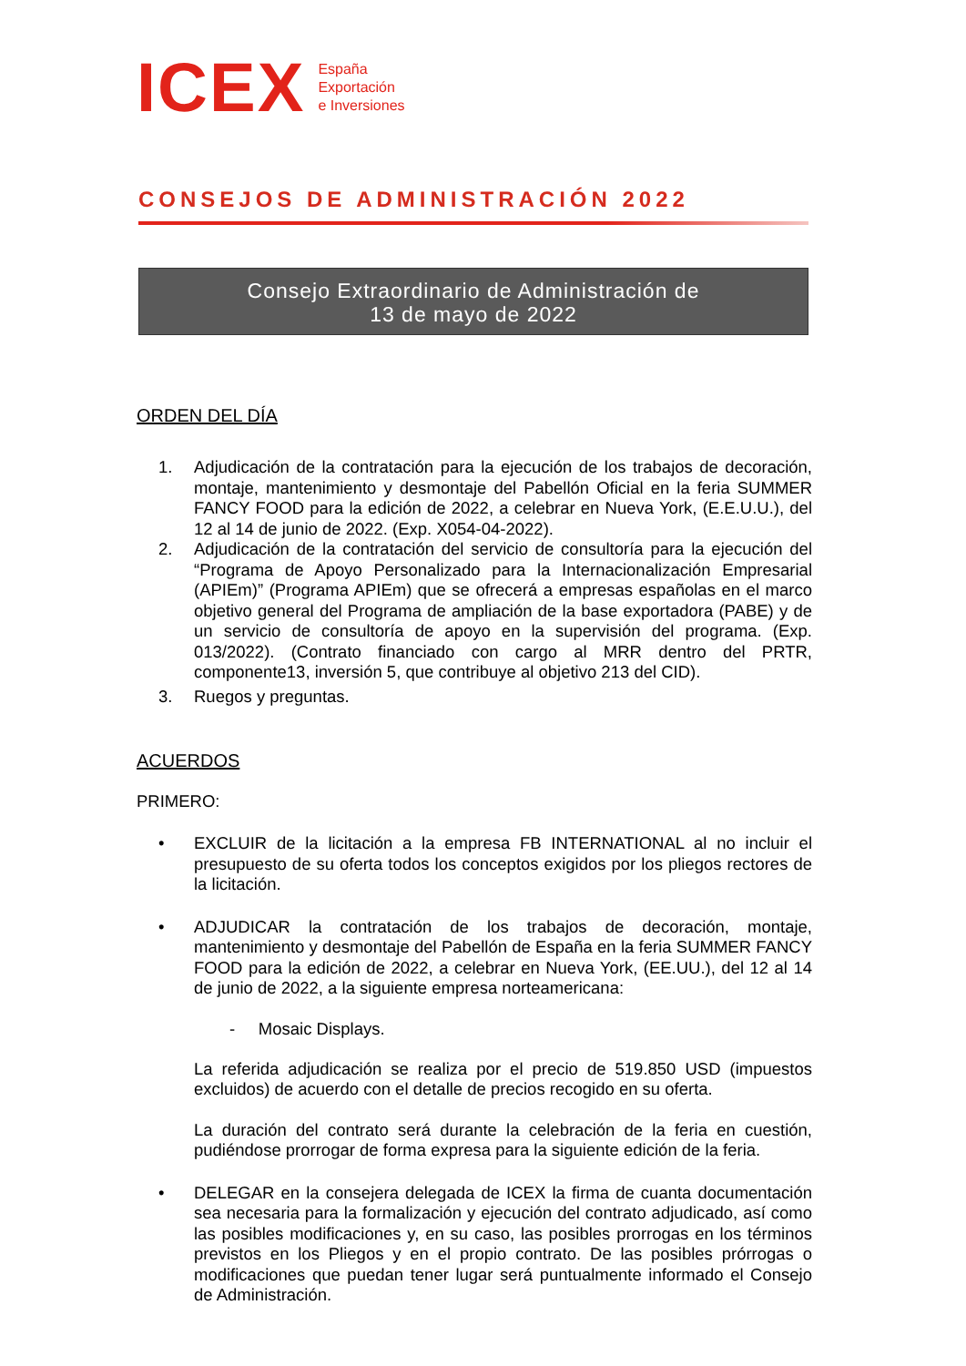ICEX
España
Exportación
e Inversiones
CONSEJOS DE ADMINISTRACIÓN 2022
Consejo Extraordinario de Administración de
13 de mayo de 2022
ORDEN DEL DÍA
1. Adjudicación de la contratación para la ejecución de los trabajos de decoración, montaje, mantenimiento y desmontaje del Pabellón Oficial en la feria SUMMER FANCY FOOD para la edición de 2022, a celebrar en Nueva York, (E.E.U.U.), del 12 al 14 de junio de 2022. (Exp. X054-04-2022).
2. Adjudicación de la contratación del servicio de consultoría para la ejecución del “Programa de Apoyo Personalizado para la Internacionalización Empresarial (APIEm)” (Programa APIEm) que se ofrecerá a empresas españolas en el marco objetivo general del Programa de ampliación de la base exportadora (PABE) y de un servicio de consultoría de apoyo en la supervisión del programa. (Exp. 013/2022). (Contrato financiado con cargo al MRR dentro del PRTR, componente13, inversión 5, que contribuye al objetivo 213 del CID).
3. Ruegos y preguntas.
ACUERDOS
PRIMERO:
• EXCLUIR de la licitación a la empresa FB INTERNATIONAL al no incluir el presupuesto de su oferta todos los conceptos exigidos por los pliegos rectores de la licitación.
• ADJUDICAR la contratación de los trabajos de decoración, montaje, mantenimiento y desmontaje del Pabellón de España en la feria SUMMER FANCY FOOD para la edición de 2022, a celebrar en Nueva York, (EE.UU.), del 12 al 14 de junio de 2022, a la siguiente empresa norteamericana:
- Mosaic Displays.
La referida adjudicación se realiza por el precio de 519.850 USD (impuestos excluidos) de acuerdo con el detalle de precios recogido en su oferta.
La duración del contrato será durante la celebración de la feria en cuestión, pudiéndose prorrogar de forma expresa para la siguiente edición de la feria.
• DELEGAR en la consejera delegada de ICEX la firma de cuanta documentación sea necesaria para la formalización y ejecución del contrato adjudicado, así como las posibles modificaciones y, en su caso, las posibles prorrogas en los términos previstos en los Pliegos y en el propio contrato. De las posibles prórrogas o modificaciones que puedan tener lugar será puntualmente informado el Consejo de Administración.